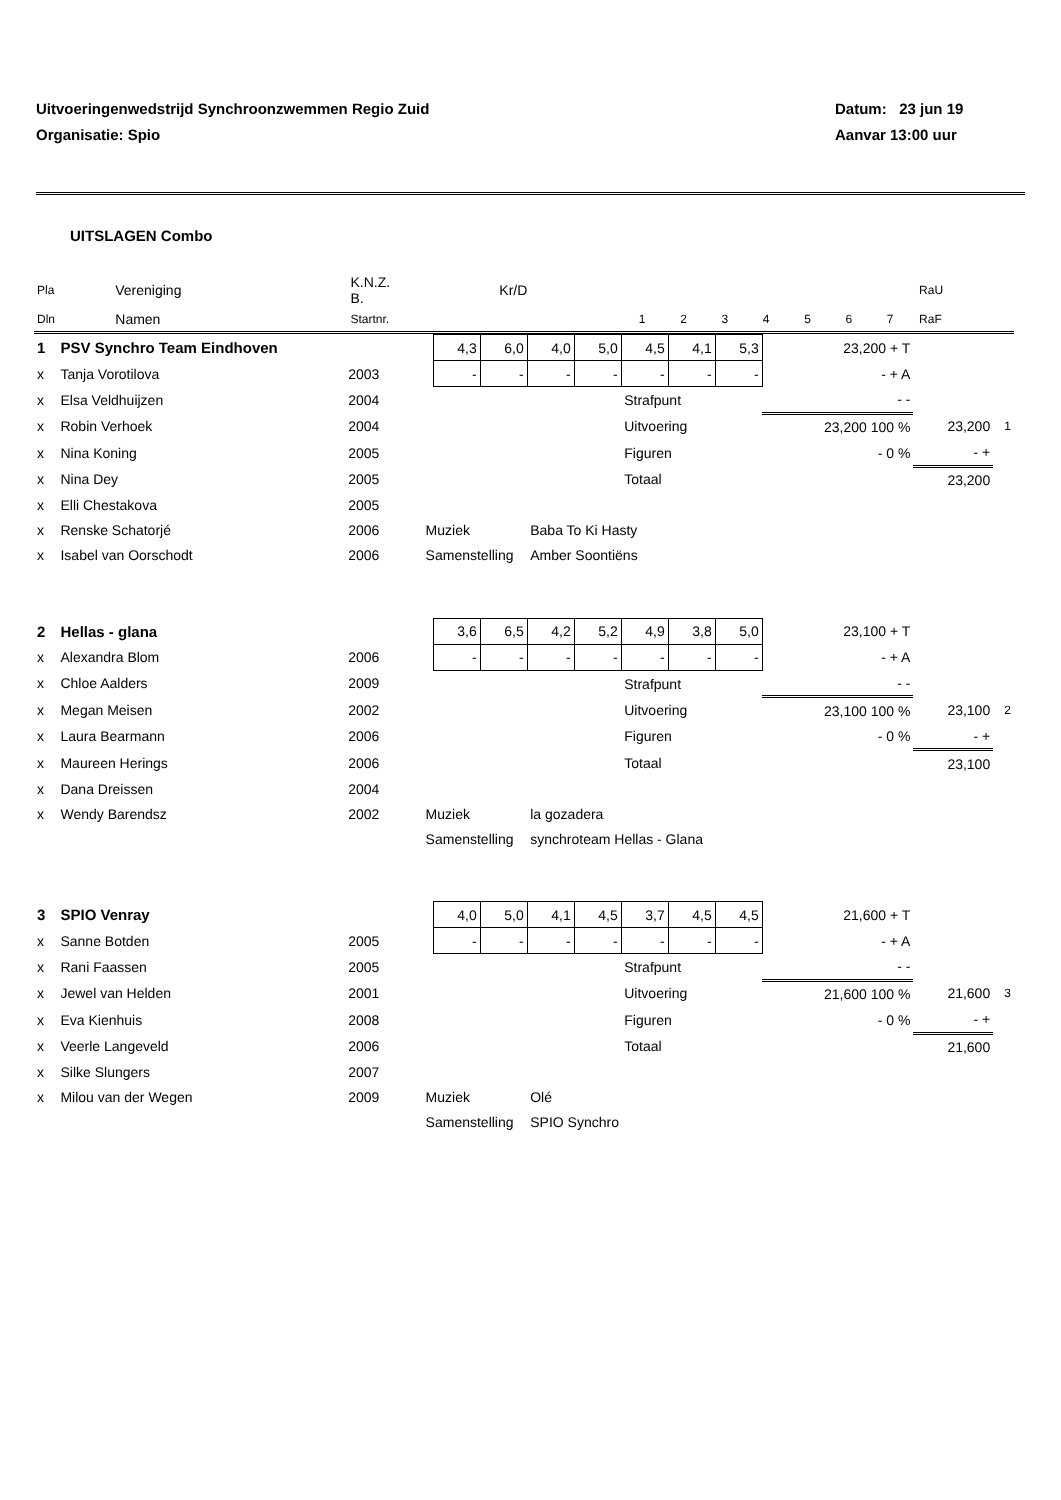Datum: 23 jun 19 Uitvoeringenwedstrijd Synchroonzwemmen Regio Zuid
Aanvar 13:00 uur Organisatie: Spio
UITSLAGEN Combo
| Pla | Vereniging | K.N.Z. B. | Kr/D | | | | | | | | | RaU |
| --- | --- | --- | --- | --- | --- | --- | --- | --- | --- | --- | --- | --- |
| Dln | Namen | Startnr. | | 1 | 2 | 3 | 4 | 5 | 6 | 7 | | RaF |
| 1 | PSV Synchro Team Eindhoven | | | 4,3 | 6,0 | 4,0 | 5,0 | 4,5 | 4,1 | 5,3 | 23,200 + T | | |
| x | Tanja Vorotilova | 2003 | | - | - | - | - | - | - | - | - + A | | |
| x | Elsa Veldhuijzen | 2004 | | | | | | Strafpunt | | | - - | | |
| x | Robin Verhoek | 2004 | | | | | | Uitvoering | | | 23,200 100 % | 23,200 | 1 |
| x | Nina Koning | 2005 | | | | | | Figuren | | | - 0 % | - + | |
| x | Nina Dey | 2005 | | | | | | Totaal | | | | 23,200 | |
| x | Elli Chestakova | 2005 | | | | | | | | | | | |
| x | Renske Schatorjé | 2006 | Muziek | | | Baba To Ki Hasty | | | | | | | |
| x | Isabel van Oorschodt | 2006 | Samenstelling | | | Amber Soontiëns | | | | | | | |
| 2 | Hellas - glana | | | 3,6 | 6,5 | 4,2 | 5,2 | 4,9 | 3,8 | 5,0 | 23,100 + T | | |
| x | Alexandra Blom | 2006 | | - | - | - | - | - | - | - | - + A | | |
| x | Chloe Aalders | 2009 | | | | | | Strafpunt | | | - - | | |
| x | Megan Meisen | 2002 | | | | | | Uitvoering | | | 23,100 100 % | 23,100 | 2 |
| x | Laura Bearmann | 2006 | | | | | | Figuren | | | - 0 % | - + | |
| x | Maureen Herings | 2006 | | | | | | Totaal | | | | 23,100 | |
| x | Dana Dreissen | 2004 | | | | | | | | | | | |
| x | Wendy Barendsz | 2002 | Muziek | | | la gozadera | | | | | | | |
| | | | Samenstelling | | | synchroteam Hellas - Glana | | | | | | | |
| 3 | SPIO Venray | | | 4,0 | 5,0 | 4,1 | 4,5 | 3,7 | 4,5 | 4,5 | 21,600 + T | | |
| x | Sanne Botden | 2005 | | - | - | - | - | - | - | - | - + A | | |
| x | Rani Faassen | 2005 | | | | | | Strafpunt | | | - - | | |
| x | Jewel van Helden | 2001 | | | | | | Uitvoering | | | 21,600 100 % | 21,600 | 3 |
| x | Eva Kienhuis | 2008 | | | | | | Figuren | | | - 0 % | - + | |
| x | Veerle Langeveld | 2006 | | | | | | Totaal | | | | 21,600 | |
| x | Silke Slungers | 2007 | | | | | | | | | | | |
| x | Milou van der Wegen | 2009 | Muziek | | | Olé | | | | | | | |
| | | | Samenstelling | | | SPIO Synchro | | | | | | | |